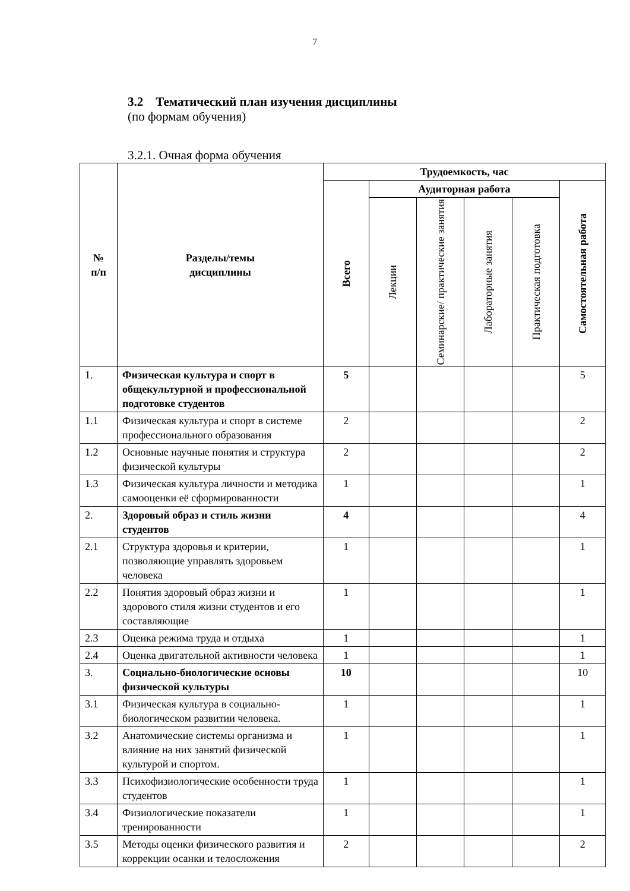7
3.2 Тематический план изучения дисциплины
(по формам обучения)
3.2.1. Очная форма обучения
| № п/п | Разделы/темы дисциплины | Трудоемкость, час | | | | | |
| --- | --- | --- | --- | --- | --- | --- | --- |
| | | Всего | Аудиторная работа | | | | Самостоятельная работа |
| | | | Лекции | Семинарские/ практические занятия | Лабораторные занятия | Практическая подготовка | |
| 1. | Физическая культура и спорт в общекультурной и профессиональной подготовке студентов | 5 | | | | | 5 |
| 1.1 | Физическая культура и спорт в системе профессионального образования | 2 | | | | | 2 |
| 1.2 | Основные научные понятия и структура физической культуры | 2 | | | | | 2 |
| 1.3 | Физическая культура личности и методика самооценки её сформированности | 1 | | | | | 1 |
| 2. | Здоровый образ и стиль жизни студентов | 4 | | | | | 4 |
| 2.1 | Структура здоровья и критерии, позволяющие управлять здоровьем человека | 1 | | | | | 1 |
| 2.2 | Понятия здоровый образ жизни и здорового стиля жизни студентов и его составляющие | 1 | | | | | 1 |
| 2.3 | Оценка режима труда и отдыха | 1 | | | | | 1 |
| 2.4 | Оценка двигательной активности человека | 1 | | | | | 1 |
| 3. | Социально-биологические основы физической культуры | 10 | | | | | 10 |
| 3.1 | Физическая культура в социально-биологическом развитии человека. | 1 | | | | | 1 |
| 3.2 | Анатомические системы организма и влияние на них занятий физической культурой и спортом. | 1 | | | | | 1 |
| 3.3 | Психофизиологические особенности труда студентов | 1 | | | | | 1 |
| 3.4 | Физиологические показатели тренированности | 1 | | | | | 1 |
| 3.5 | Методы оценки физического развития и коррекции осанки и телосложения | 2 | | | | | 2 |